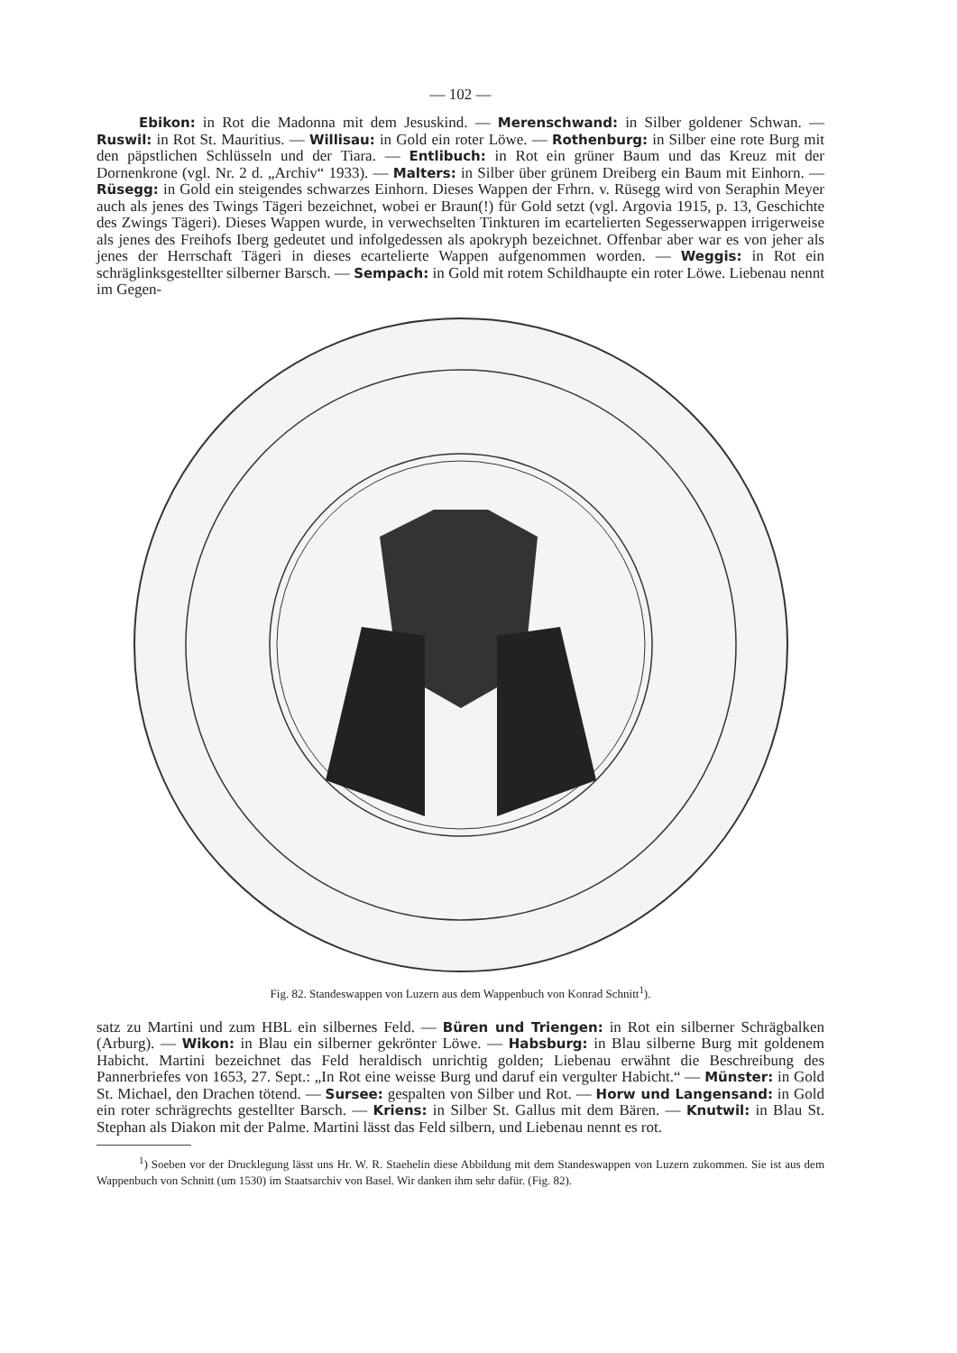— 102 —
Ebikon: in Rot die Madonna mit dem Jesuskind. — Merenschwand: in Silber goldener Schwan. — Ruswil: in Rot St. Mauritius. — Willisau: in Gold ein roter Löwe. — Rothenburg: in Silber eine rote Burg mit den päpstlichen Schlüsseln und der Tiara. — Entlibuch: in Rot ein grüner Baum und das Kreuz mit der Dornenkrone (vgl. Nr. 2 d. „Archiv“ 1933). — Malters: in Silber über grünem Dreiberg ein Baum mit Einhorn. — Rüsegg: in Gold ein steigendes schwarzes Einhorn. Dieses Wappen der Frhrn. v. Rüsegg wird von Seraphin Meyer auch als jenes des Twings Tägeri bezeichnet, wobei er Braun(!) für Gold setzt (vgl. Argovia 1915, p. 13, Geschichte des Zwings Tägeri). Dieses Wappen wurde, in verwechselten Tinkturen im ecartelierten Segesserwappen irrigerweise als jenes des Freihofs Iberg gedeutet und infolgedessen als apokryph bezeichnet. Offenbar aber war es von jeher als jenes der Herrschaft Tägeri in dieses ecartelierte Wappen aufgenommen worden. — Weggis: in Rot ein schräglinksgestellter silberner Barsch. — Sempach: in Gold mit rotem Schildhaupte ein roter Löwe. Liebenau nennt im Gegen-
Fig. 82. Standeswappen von Luzern aus dem Wappenbuch von Konrad Schnitt<sup>1</sup>).
satz zu Martini und zum HBL ein silbernes Feld. — Büren und Triengen: in Rot ein silberner Schrägbalken (Arburg). — Wikon: in Blau ein silberner gekrönter Löwe. — Habsburg: in Blau silberne Burg mit goldenem Habicht. Martini bezeichnet das Feld heraldisch unrichtig golden; Liebenau erwähnt die Beschreibung des Pannerbriefes von 1653, 27. Sept.: „In Rot eine weisse Burg und daruf ein vergulter Habicht.“ — Münster: in Gold St. Michael, den Drachen tötend. — Sursee: gespalten von Silber und Rot. — Horw und Langensand: in Gold ein roter schrägrechts gestellter Barsch. — Kriens: in Silber St. Gallus mit dem Bären. — Knutwil: in Blau St. Stephan als Diakon mit der Palme. Martini lässt das Feld silbern, und Liebenau nennt es rot.
<sup>1</sup>) Soeben vor der Drucklegung lässt uns Hr. W. R. Staehelin diese Abbildung mit dem Standeswappen von Luzern zukommen. Sie ist aus dem Wappenbuch von Schnitt (um 1530) im Staatsarchiv von Basel. Wir danken ihm sehr dafür. (Fig. 82).